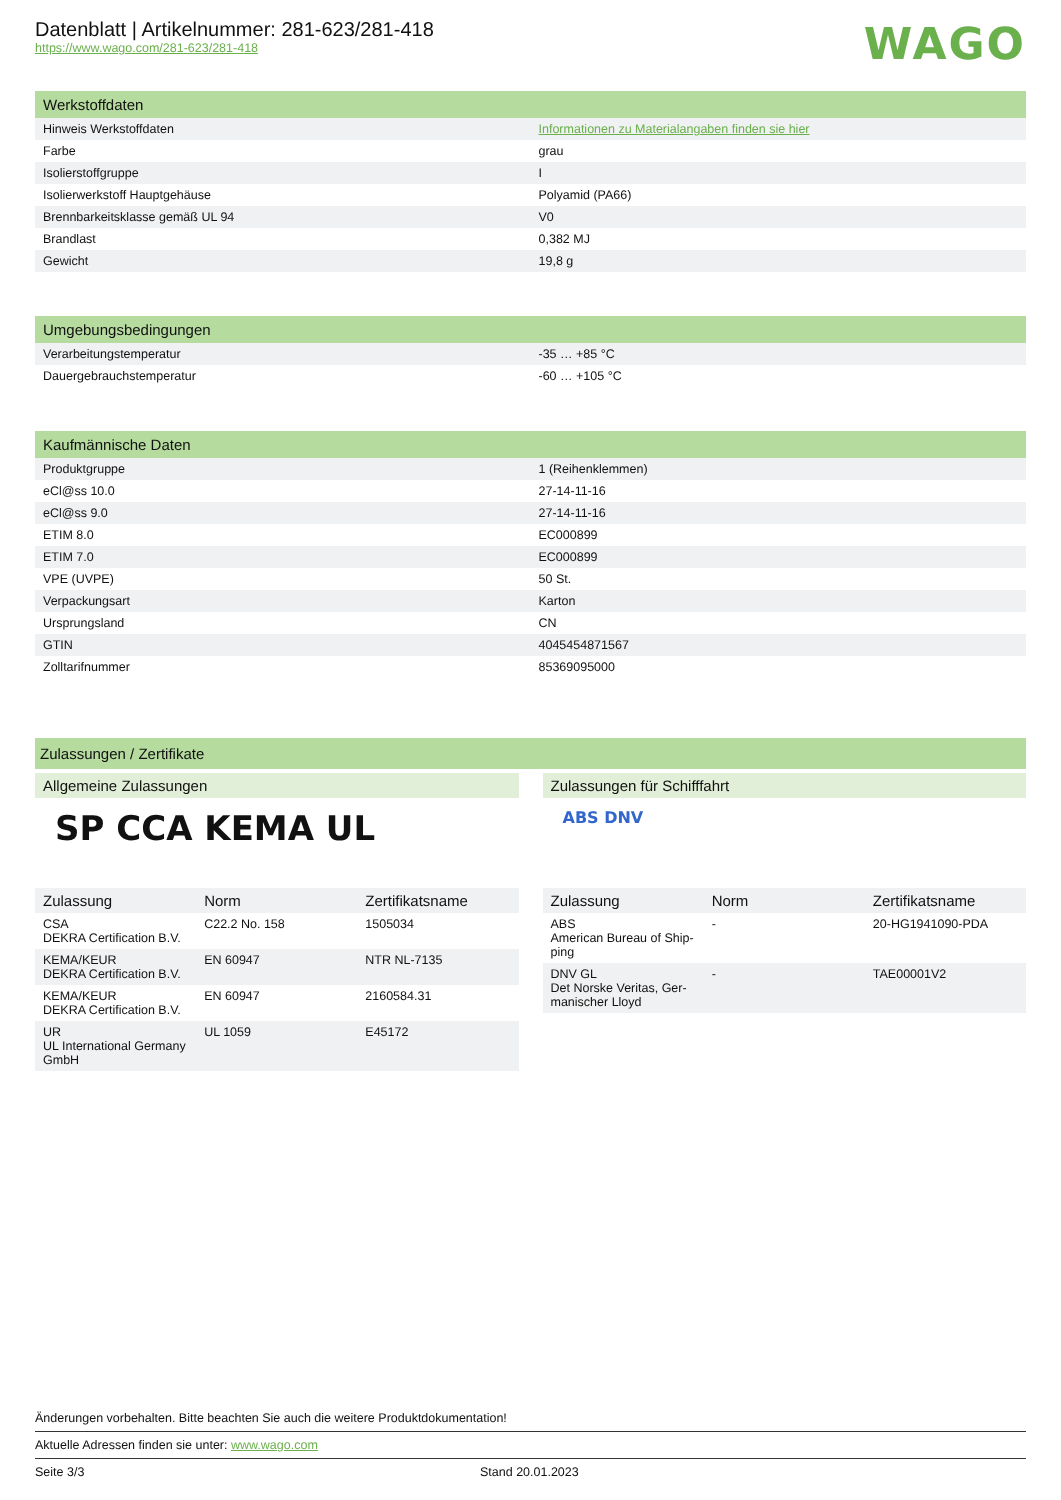Datenblatt | Artikelnummer: 281-623/281-418
https://www.wago.com/281-623/281-418
WAGO
| Werkstoffdaten | |
| --- | --- |
| Hinweis Werkstoffdaten | Informationen zu Materialangaben finden sie hier |
| Farbe | grau |
| Isolierstoffgruppe | I |
| Isolierwerkstoff Hauptgehäuse | Polyamid (PA66) |
| Brennbarkeitsklasse gemäß UL 94 | V0 |
| Brandlast | 0,382 MJ |
| Gewicht | 19,8 g |
| Umgebungsbedingungen | |
| --- | --- |
| Verarbeitungstemperatur | -35 … +85 °C |
| Dauergebrauchstemperatur | -60 … +105 °C |
| Kaufmännische Daten | |
| --- | --- |
| Produktgruppe | 1 (Reihenklemmen) |
| eCl@ss 10.0 | 27-14-11-16 |
| eCl@ss 9.0 | 27-14-11-16 |
| ETIM 8.0 | EC000899 |
| ETIM 7.0 | EC000899 |
| VPE (UVPE) | 50 St. |
| Verpackungsart | Karton |
| Ursprungsland | CN |
| GTIN | 4045454871567 |
| Zolltarifnummer | 85369095000 |
Zulassungen / Zertifikate
Allgemeine Zulassungen
SP CCA KEMA UL
| Zulassung | Norm | Zertifikatsname |
| --- | --- | --- |
| CSA DEKRA Certification B.V. | C22.2 No. 158 | 1505034 |
| KEMA/KEUR DEKRA Certification B.V. | EN 60947 | NTR NL-7135 |
| KEMA/KEUR DEKRA Certification B.V. | EN 60947 | 2160584.31 |
| UR UL International Germany GmbH | UL 1059 | E45172 |
Zulassungen für Schifffahrt
ABS DNV
| Zulassung | Norm | Zertifikatsname |
| --- | --- | --- |
| ABS American Bureau of Ship-ping | - | 20-HG1941090-PDA |
| DNV GL Det Norske Veritas, Ger-manischer Lloyd | - | TAE00001V2 |
Änderungen vorbehalten. Bitte beachten Sie auch die weitere Produktdokumentation!
Aktuelle Adressen finden sie unter: www.wago.com
Seite 3/3 Stand 20.01.2023